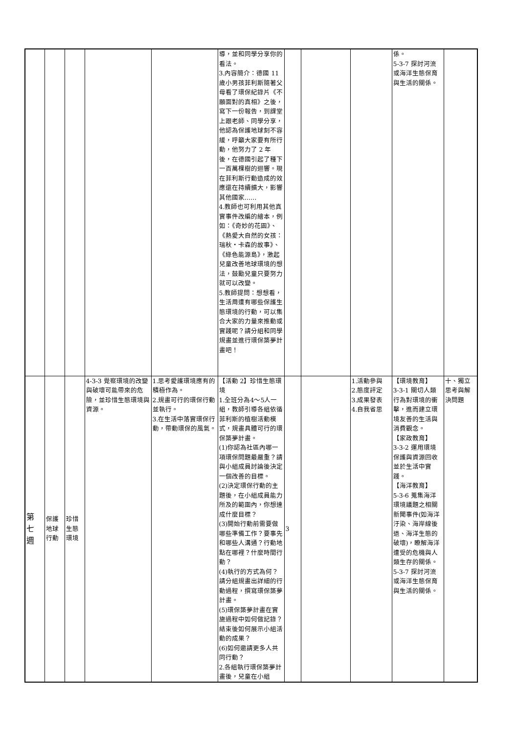| | | | | | 導，並和同學分享你的看法。 3.內容簡介：德國 11 歲小男孩菲利斯隨著父母看了環保紀錄片《不願面對的真相》之後，寫下一份報告，到課堂上跟老師、同學分享，他認為保護地球刻不容緩，呼籲大家要有所行動，他努力了 2 年後，在德國引起了種下一百萬棵樹的迴響。現在菲利斯行動造成的效應還在持續擴大，影響其他國家…… 4.教師也可利用其他真實事件改編的繪本，例如：《奇妙的花園》、《熱愛大自然的女孩：瑞秋‧卡森的故事》、《綠色能源島》，激起兒童改善地球環境的想法，鼓勵兒童只要努力就可以改變。 5.教師提問：想想看，生活周遭有哪些保護生態環境的行動，可以集合大家的力量來推動或實踐呢？請分組和同學規畫並進行環保築夢計畫吧！ | | | | 係。 5-3-7 探討河流或海洋生態保育與生活的關係。 | |
| 第 七 週 | 保護 地球 行動 | 珍惜 生態 環境 | 4-3-3 覺察環境的改變與破壞可能帶來的危險，並珍惜生態環境與資源。 | 1.思考愛護環境應有的積極作為。 2.規畫可行的環保行動並執行。 3.在生活中落實環保行動，帶動環保的風氣。 | 【活動 2】珍惜生態環境 1.全班分為4～5人一組，教師引導各組依循菲利斯的植樹活動模式，規畫具體可行的環保築夢計畫。 (1)你認為社區內哪一項環保問題最嚴重？請與小組成員討論後決定一個改善的目標。 (2)決定環保行動的主題後，在小組成員能力所及的範圍內，你想達成什麼目標？ (3)開始行動前需要做哪些準備工作？要事先和哪些人溝通？行動地點在哪裡？什麼時間行動？ (4)執行的方式為何？請分組規畫出詳細的行動過程，撰寫環保築夢計畫。 (5)環保築夢計畫在實施過程中如何做記錄？結束後如何展示小組活動的成果？ (6)如何邀請更多人共同行動？ 2.各組執行環保築夢計畫後，兒童在小組 | 3 | | 1.活動參與 2.態度評定 3.成果發表 4.自我省思 | 【環境教育】 3-3-1 關切人類行為對環境的衝擊，進而建立環境友善的生活與消費觀念。 【家政教育】 3-3-2 運用環境保護與資源回收並於生活中實踐。 【海洋教育】 5-3-6 蒐集海洋環境議題之相關新聞事件(如海洋汙染、海岸線後退、海洋生態的破壞)，瞭解海洋遭受的危機與人類生存的關係。 5-3-7 探討河流或海洋生態保育與生活的關係。 | 十、獨立思考與解決問題 |